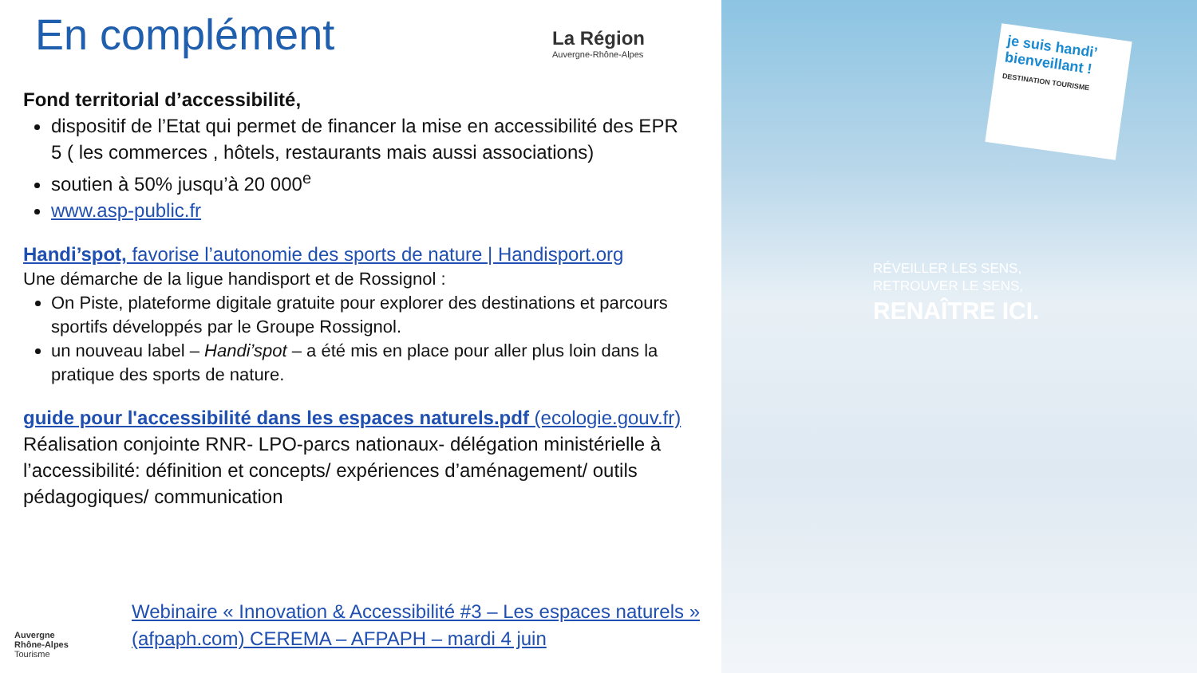En complément
La Région
Auvergne-Rhône-Alpes
Fond territorial d’accessibilité,
dispositif de l’Etat qui permet de financer la mise en accessibilité des EPR 5 ( les commerces , hôtels, restaurants mais aussi associations)
soutien à 50% jusqu’à 20 000<sup>e</sup>
www.asp-public.fr
Handi’spot, favorise l’autonomie des sports de nature | Handisport.org
Une démarche de la ligue handisport et de Rossignol :
On Piste, plateforme digitale gratuite pour explorer des destinations et parcours sportifs développés par le Groupe Rossignol.
un nouveau label – Handi’spot – a été mis en place pour aller plus loin dans la pratique des sports de nature.
guide pour l'accessibilité dans les espaces naturels.pdf (ecologie.gouv.fr)
Réalisation conjointe RNR- LPO-parcs nationaux- délégation ministérielle à l’accessibilité: définition et concepts/ expériences d’aménagement/ outils pédagogiques/ communication
Auvergne
Rhône-Alpes
Tourisme
Webinaire « Innovation & Accessibilité #3 – Les espaces naturels » (afpaph.com) CEREMA – AFPAPH – mardi 4 juin
je suis handi’ bienveillant !
DESTINATION TOURISME
RÉVEILLER LES SENS,
RETROUVER LE SENS,
RENAÎTRE ICI.